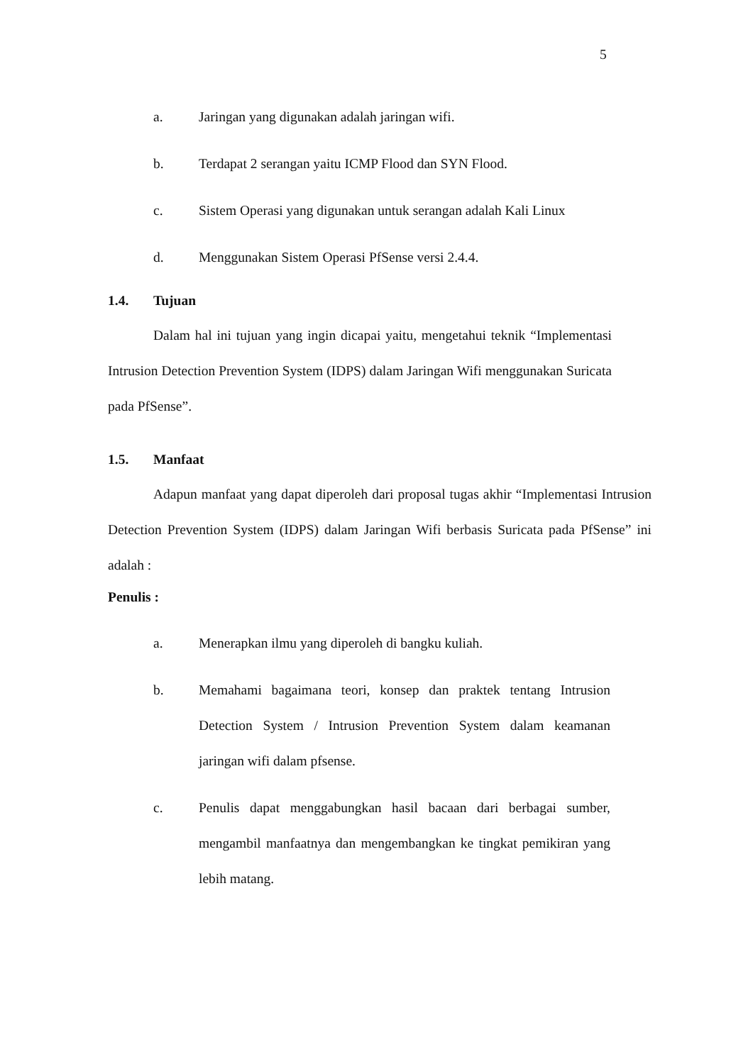5
a. Jaringan yang digunakan adalah jaringan wifi.
b. Terdapat 2 serangan yaitu ICMP Flood dan SYN Flood.
c. Sistem Operasi yang digunakan untuk serangan adalah Kali Linux
d. Menggunakan Sistem Operasi PfSense versi 2.4.4.
1.4. Tujuan
Dalam hal ini tujuan yang ingin dicapai yaitu, mengetahui teknik “Implementasi Intrusion Detection Prevention System (IDPS) dalam Jaringan Wifi menggunakan Suricata pada PfSense”.
1.5. Manfaat
Adapun manfaat yang dapat diperoleh dari proposal tugas akhir “Implementasi Intrusion Detection Prevention System (IDPS) dalam Jaringan Wifi berbasis Suricata pada PfSense” ini adalah :
Penulis :
a. Menerapkan ilmu yang diperoleh di bangku kuliah.
b. Memahami bagaimana teori, konsep dan praktek tentang Intrusion Detection System / Intrusion Prevention System dalam keamanan jaringan wifi dalam pfsense.
c. Penulis dapat menggabungkan hasil bacaan dari berbagai sumber, mengambil manfaatnya dan mengembangkan ke tingkat pemikiran yang lebih matang.